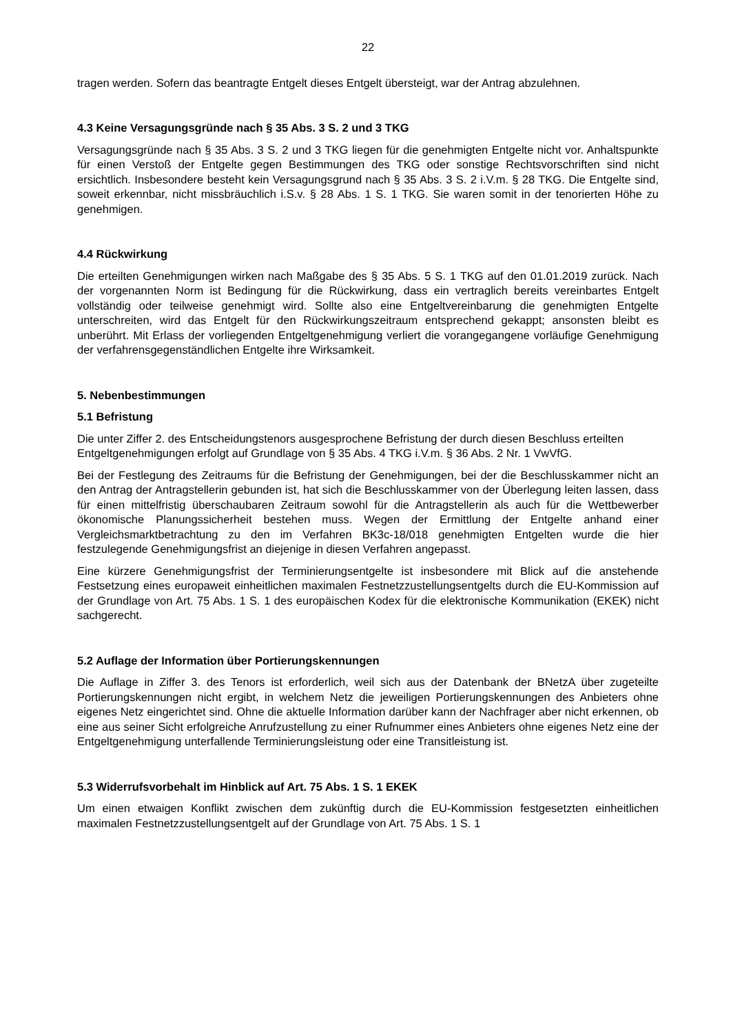22
tragen werden. Sofern das beantragte Entgelt dieses Entgelt übersteigt, war der Antrag abzulehnen.
4.3 Keine Versagungsgründe nach § 35 Abs. 3 S. 2 und 3 TKG
Versagungsgründe nach § 35 Abs. 3 S. 2 und 3 TKG liegen für die genehmigten Entgelte nicht vor. Anhaltspunkte für einen Verstoß der Entgelte gegen Bestimmungen des TKG oder sonstige Rechtsvorschriften sind nicht ersichtlich. Insbesondere besteht kein Versagungsgrund nach § 35 Abs. 3 S. 2 i.V.m. § 28 TKG. Die Entgelte sind, soweit erkennbar, nicht missbräuchlich i.S.v. § 28 Abs. 1 S. 1 TKG. Sie waren somit in der tenorierten Höhe zu genehmigen.
4.4 Rückwirkung
Die erteilten Genehmigungen wirken nach Maßgabe des § 35 Abs. 5 S. 1 TKG auf den 01.01.2019 zurück. Nach der vorgenannten Norm ist Bedingung für die Rückwirkung, dass ein vertraglich bereits vereinbartes Entgelt vollständig oder teilweise genehmigt wird. Sollte also eine Entgeltvereinbarung die genehmigten Entgelte unterschreiten, wird das Entgelt für den Rückwirkungszeitraum entsprechend gekappt; ansonsten bleibt es unberührt. Mit Erlass der vorliegenden Entgeltgenehmigung verliert die vorangegangene vorläufige Genehmigung der verfahrensgegenständlichen Entgelte ihre Wirksamkeit.
5. Nebenbestimmungen
5.1 Befristung
Die unter Ziffer 2. des Entscheidungstenors ausgesprochene Befristung der durch diesen Beschluss erteilten Entgeltgenehmigungen erfolgt auf Grundlage von § 35 Abs. 4 TKG i.V.m. § 36 Abs. 2 Nr. 1 VwVfG.
Bei der Festlegung des Zeitraums für die Befristung der Genehmigungen, bei der die Beschlusskammer nicht an den Antrag der Antragstellerin gebunden ist, hat sich die Beschlusskammer von der Überlegung leiten lassen, dass für einen mittelfristig überschaubaren Zeitraum sowohl für die Antragstellerin als auch für die Wettbewerber ökonomische Planungssicherheit bestehen muss. Wegen der Ermittlung der Entgelte anhand einer Vergleichsmarktbetrachtung zu den im Verfahren BK3c-18/018 genehmigten Entgelten wurde die hier festzulegende Genehmigungsfrist an diejenige in diesen Verfahren angepasst.
Eine kürzere Genehmigungsfrist der Terminierungsentgelte ist insbesondere mit Blick auf die anstehende Festsetzung eines europaweit einheitlichen maximalen Festnetzzustellungsentgelts durch die EU-Kommission auf der Grundlage von Art. 75 Abs. 1 S. 1 des europäischen Kodex für die elektronische Kommunikation (EKEK) nicht sachgerecht.
5.2 Auflage der Information über Portierungskennungen
Die Auflage in Ziffer 3. des Tenors ist erforderlich, weil sich aus der Datenbank der BNetzA über zugeteilte Portierungskennungen nicht ergibt, in welchem Netz die jeweiligen Portierungskennungen des Anbieters ohne eigenes Netz eingerichtet sind. Ohne die aktuelle Information darüber kann der Nachfrager aber nicht erkennen, ob eine aus seiner Sicht erfolgreiche Anrufzustellung zu einer Rufnummer eines Anbieters ohne eigenes Netz eine der Entgeltgenehmigung unterfallende Terminierungsleistung oder eine Transitleistung ist.
5.3 Widerrufsvorbehalt im Hinblick auf Art. 75 Abs. 1 S. 1 EKEK
Um einen etwaigen Konflikt zwischen dem zukünftig durch die EU-Kommission festgesetzten einheitlichen maximalen Festnetzzustellungsentgelt auf der Grundlage von Art. 75 Abs. 1 S. 1